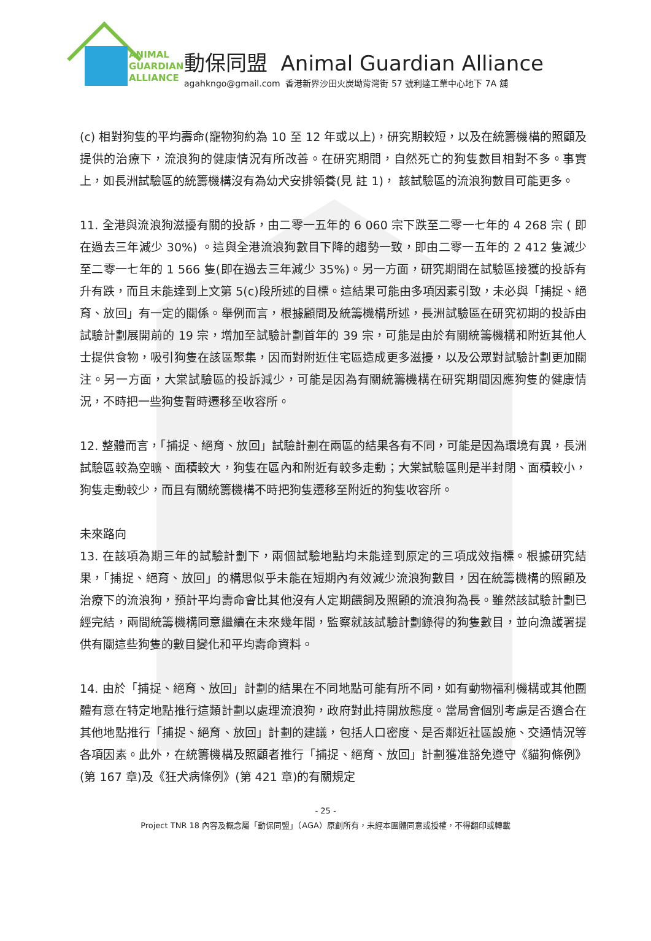ANIMAL
GUARDIAN
ALLIANCE
動保同盟 Animal Guardian Alliance
agahkngo@gmail.com 香港新界沙田火炭坳背灣街 57 號利達工業中心地下 7A 舖
(c) 相對狗隻的平均壽命(寵物狗約為 10 至 12 年或以上)，研究期較短，以及在統籌機構的照顧及提供的治療下，流浪狗的健康情況有所改善。在研究期間，自然死亡的狗隻數目相對不多。事實上，如長洲試驗區的統籌機構沒有為幼犬安排領養(見 註 1)， 該試驗區的流浪狗數目可能更多。
11. 全港與流浪狗滋擾有關的投訴，由二零一五年的 6 060 宗下跌至二零一七年的 4 268 宗 ( 即在過去三年減少 30%) 。這與全港流浪狗數目下降的趨勢一致，即由二零一五年的 2 412 隻減少至二零一七年的 1 566 隻(即在過去三年減少 35%)。另一方面，研究期間在試驗區接獲的投訴有升有跌，而且未能達到上文第 5(c)段所述的目標。這結果可能由多項因素引致，未必與「捕捉、絕育、放回」有一定的關係。舉例而言，根據顧問及統籌機構所述，長洲試驗區在研究初期的投訴由試驗計劃展開前的 19 宗，增加至試驗計劃首年的 39 宗，可能是由於有關統籌機構和附近其他人士提供食物，吸引狗隻在該區聚集，因而對附近住宅區造成更多滋擾，以及公眾對試驗計劃更加關注。另一方面，大棠試驗區的投訴減少，可能是因為有關統籌機構在研究期間因應狗隻的健康情況，不時把一些狗隻暫時遷移至收容所。
12. 整體而言，「捕捉、絕育、放回」試驗計劃在兩區的結果各有不同，可能是因為環境有異，長洲試驗區較為空曠、面積較大，狗隻在區內和附近有較多走動；大棠試驗區則是半封閉、面積較小，狗隻走動較少，而且有關統籌機構不時把狗隻遷移至附近的狗隻收容所。
未來路向
13. 在該項為期三年的試驗計劃下，兩個試驗地點均未能達到原定的三項成效指標。根據研究結果，「捕捉、絕育、放回」的構思似乎未能在短期內有效減少流浪狗數目，因在統籌機構的照顧及治療下的流浪狗，預計平均壽命會比其他沒有人定期餵飼及照顧的流浪狗為長。雖然該試驗計劃已經完結，兩間統籌機構同意繼續在未來幾年間，監察就該試驗計劃錄得的狗隻數目，並向漁護署提供有關這些狗隻的數目變化和平均壽命資料。
14. 由於「捕捉、絕育、放回」計劃的結果在不同地點可能有所不同，如有動物福利機構或其他團體有意在特定地點推行這類計劃以處理流浪狗，政府對此持開放態度。當局會個別考慮是否適合在其他地點推行「捕捉、絕育、放回」計劃的建議，包括人口密度、是否鄰近社區設施、交通情況等各項因素。此外，在統籌機構及照顧者推行「捕捉、絕育、放回」計劃獲准豁免遵守《貓狗條例》(第 167 章)及《狂犬病條例》(第 421 章)的有關規定
- 25 -
Project TNR 18 內容及概念屬「動保同盟」（AGA）原創所有，未經本團體同意或授權，不得翻印或轉載